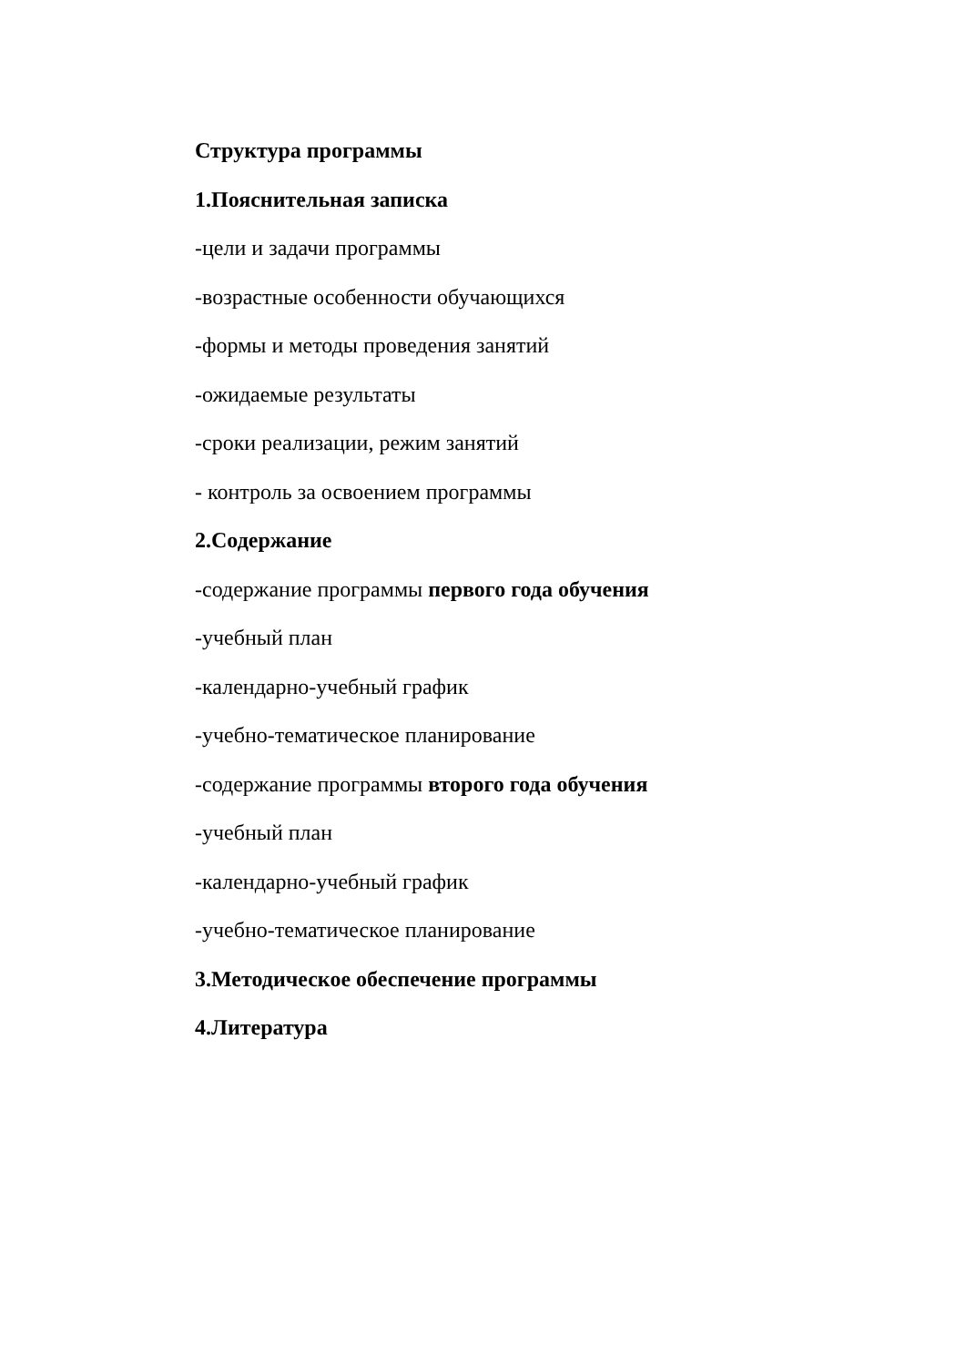Структура программы
1.Пояснительная записка
-цели и задачи программы
-возрастные особенности обучающихся
-формы и методы проведения занятий
-ожидаемые результаты
-сроки реализации, режим занятий
- контроль за освоением программы
2.Содержание
-содержание программы первого года обучения
-учебный план
-календарно-учебный график
-учебно-тематическое планирование
-содержание программы второго года обучения
-учебный план
-календарно-учебный график
-учебно-тематическое планирование
3.Методическое обеспечение программы
4.Литература